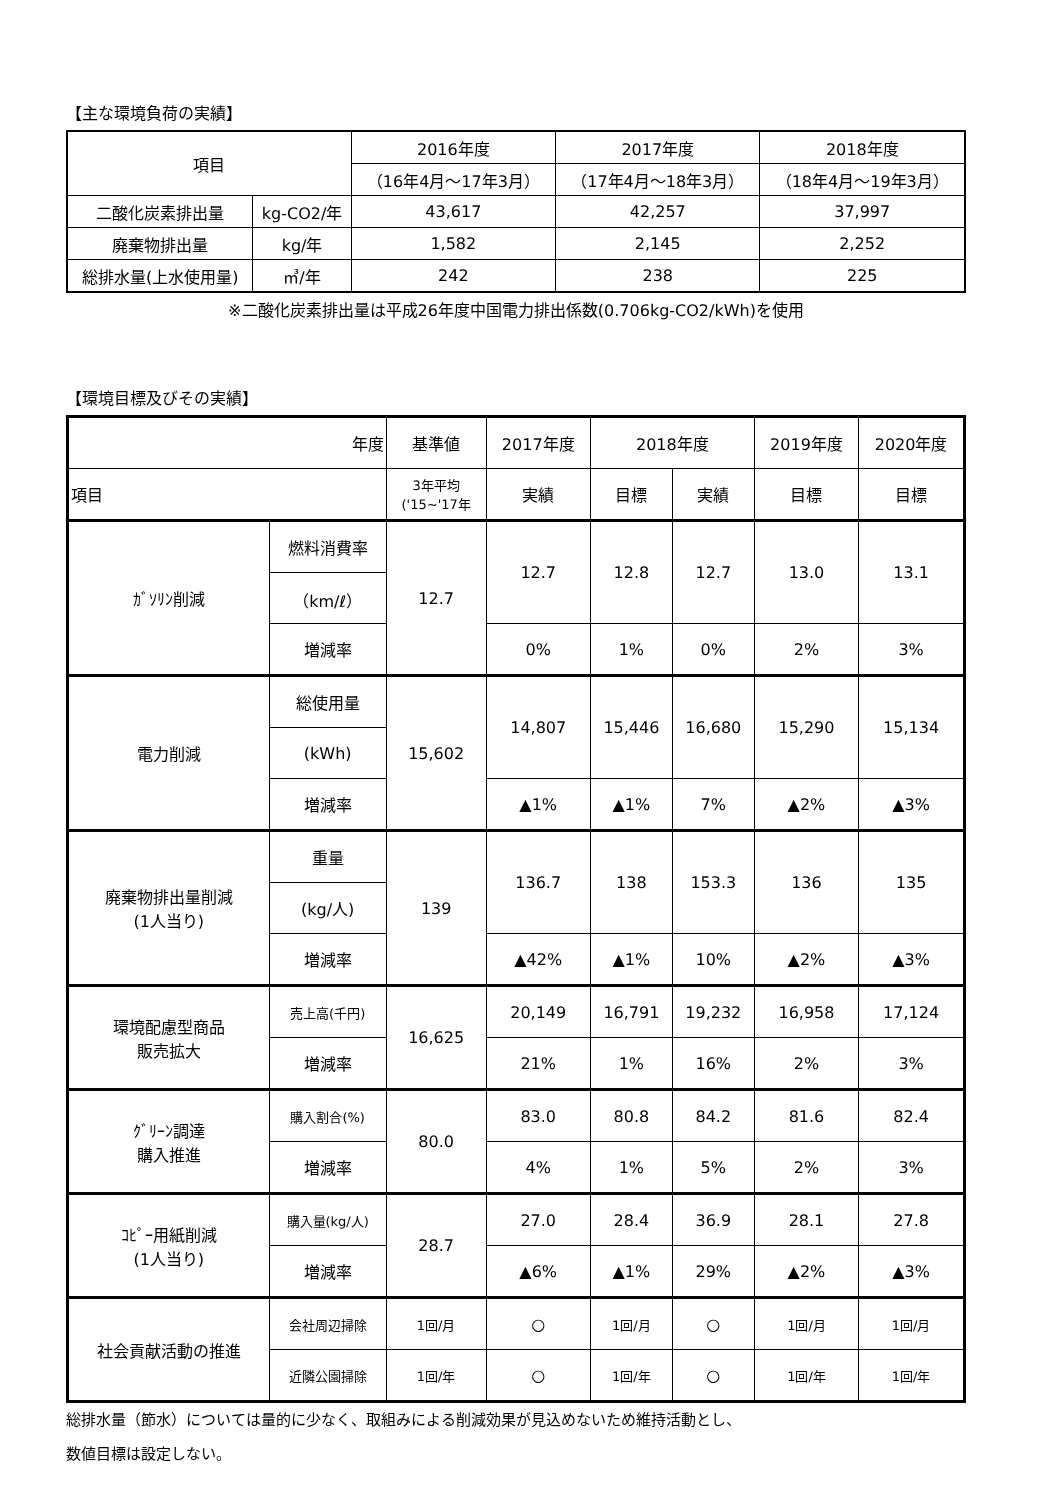【主な環境負荷の実績】
| 項目 | | 2016年度 | 2017年度 | 2018年度 |
| --- | --- | --- | --- | --- |
| | | （16年4月～17年3月） | （17年4月～18年3月） | （18年4月～19年3月） |
| 二酸化炭素排出量 | kg-CO2/年 | 43,617 | 42,257 | 37,997 |
| 廃棄物排出量 | kg/年 | 1,582 | 2,145 | 2,252 |
| 総排水量(上水使用量) | ㎥/年 | 242 | 238 | 225 |
※二酸化炭素排出量は平成26年度中国電力排出係数(0.706kg-CO2/kWh)を使用
【環境目標及びその実績】
| 年度 | | 基準値 | 2017年度 | 2018年度 | | 2019年度 | 2020年度 |
| --- | --- | --- | --- | --- | --- | --- | --- |
| 項目 | | 3年平均 ('15~'17年 | 実績 | 目標 | 実績 | 目標 | 目標 |
| ｶﾞｿﾘﾝ削減 | 燃料消費率 | 12.7 | 12.7 | 12.8 | 12.7 | 13.0 | 13.1 |
| | （km/ℓ） | | | | | | |
| | 増減率 | | 0% | 1% | 0% | 2% | 3% |
| 電力削減 | 総使用量 | 15,602 | 14,807 | 15,446 | 16,680 | 15,290 | 15,134 |
| | (kWh) | | | | | | |
| | 増減率 | | ▲1% | ▲1% | 7% | ▲2% | ▲3% |
| 廃棄物排出量削減 (1人当り) | 重量 | 139 | 136.7 | 138 | 153.3 | 136 | 135 |
| | (kg/人) | | | | | | |
| | 増減率 | | ▲42% | ▲1% | 10% | ▲2% | ▲3% |
| 環境配慮型商品 販売拡大 | 売上高(千円) | 16,625 | 20,149 | 16,791 | 19,232 | 16,958 | 17,124 |
| | 増減率 | | 21% | 1% | 16% | 2% | 3% |
| ｸﾞﾘｰﾝ調達 購入推進 | 購入割合(%) | 80.0 | 83.0 | 80.8 | 84.2 | 81.6 | 82.4 |
| | 増減率 | | 4% | 1% | 5% | 2% | 3% |
| ｺﾋﾟｰ用紙削減 (1人当り) | 購入量(kg/人) | 28.7 | 27.0 | 28.4 | 36.9 | 28.1 | 27.8 |
| | 増減率 | | ▲6% | ▲1% | 29% | ▲2% | ▲3% |
| 社会貢献活動の推進 | 会社周辺掃除 | 1回/月 | ○ | 1回/月 | ○ | 1回/月 | 1回/月 |
| | 近隣公園掃除 | 1回/年 | ○ | 1回/年 | ○ | 1回/年 | 1回/年 |
総排水量（節水）については量的に少なく、取組みによる削減効果が見込めないため維持活動とし、
数値目標は設定しない。